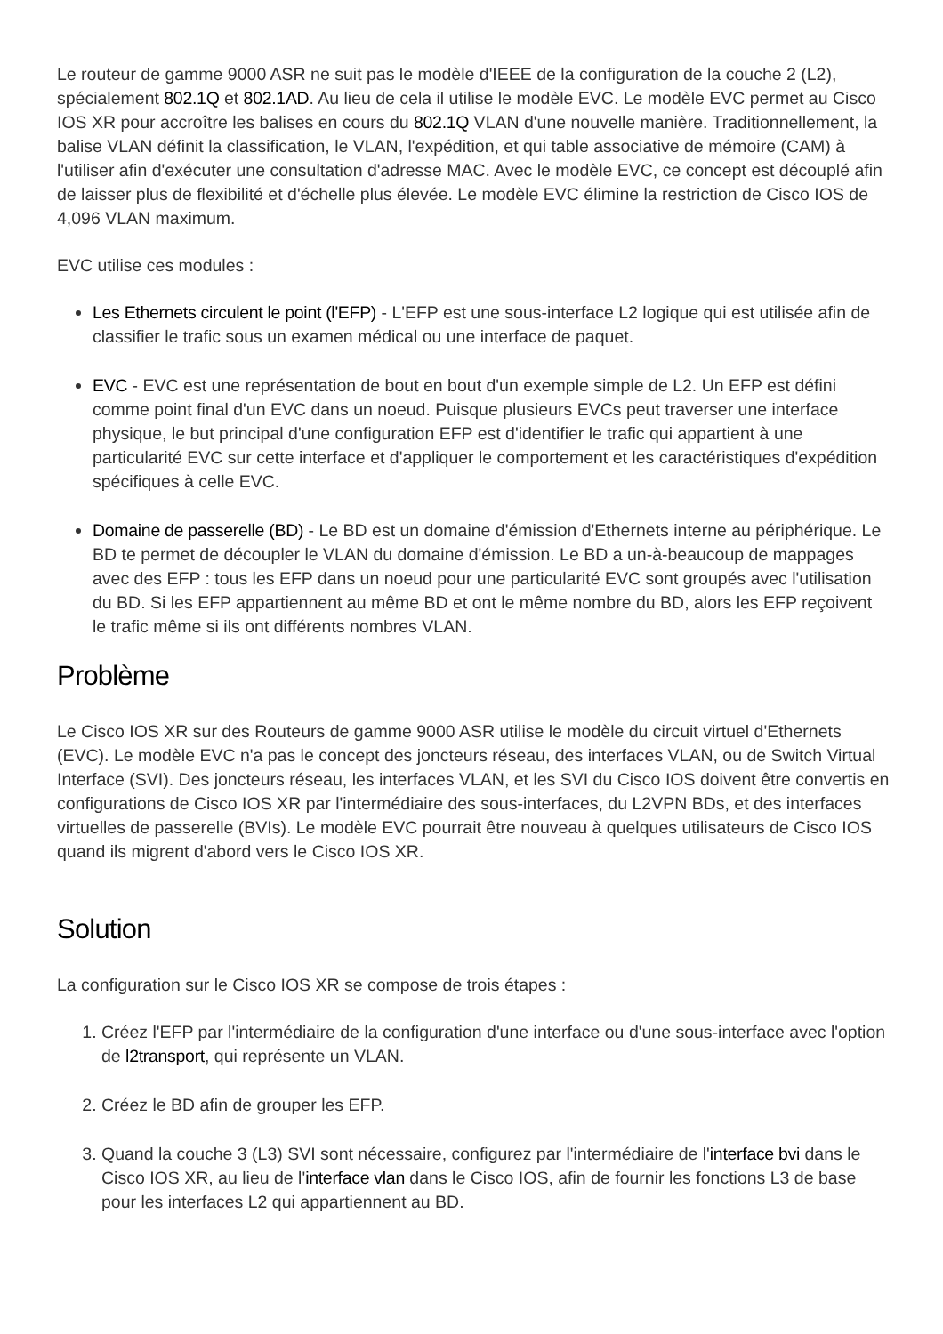Le routeur de gamme 9000 ASR ne suit pas le modèle d'IEEE de la configuration de la couche 2 (L2), spécialement 802.1Q et 802.1AD. Au lieu de cela il utilise le modèle EVC. Le modèle EVC permet au Cisco IOS XR pour accroître les balises en cours du 802.1Q VLAN d'une nouvelle manière. Traditionnellement, la balise VLAN définit la classification, le VLAN, l'expédition, et qui table associative de mémoire (CAM) à l'utiliser afin d'exécuter une consultation d'adresse MAC. Avec le modèle EVC, ce concept est découplé afin de laisser plus de flexibilité et d'échelle plus élevée. Le modèle EVC élimine la restriction de Cisco IOS de 4,096 VLAN maximum.
EVC utilise ces modules :
Les Ethernets circulent le point (l'EFP) - L'EFP est une sous-interface L2 logique qui est utilisée afin de classifier le trafic sous un examen médical ou une interface de paquet.
EVC - EVC est une représentation de bout en bout d'un exemple simple de L2. Un EFP est défini comme point final d'un EVC dans un noeud. Puisque plusieurs EVCs peut traverser une interface physique, le but principal d'une configuration EFP est d'identifier le trafic qui appartient à une particularité EVC sur cette interface et d'appliquer le comportement et les caractéristiques d'expédition spécifiques à celle EVC.
Domaine de passerelle (BD) - Le BD est un domaine d'émission d'Ethernets interne au périphérique. Le BD te permet de découpler le VLAN du domaine d'émission. Le BD a un-à-beaucoup de mappages avec des EFP : tous les EFP dans un noeud pour une particularité EVC sont groupés avec l'utilisation du BD. Si les EFP appartiennent au même BD et ont le même nombre du BD, alors les EFP reçoivent le trafic même si ils ont différents nombres VLAN.
Problème
Le Cisco IOS XR sur des Routeurs de gamme 9000 ASR utilise le modèle du circuit virtuel d'Ethernets (EVC). Le modèle EVC n'a pas le concept des joncteurs réseau, des interfaces VLAN, ou de Switch Virtual Interface (SVI). Des joncteurs réseau, les interfaces VLAN, et les SVI du Cisco IOS doivent être convertis en configurations de Cisco IOS XR par l'intermédiaire des sous-interfaces, du L2VPN BDs, et des interfaces virtuelles de passerelle (BVIs). Le modèle EVC pourrait être nouveau à quelques utilisateurs de Cisco IOS quand ils migrent d'abord vers le Cisco IOS XR.
Solution
La configuration sur le Cisco IOS XR se compose de trois étapes :
1. Créez l'EFP par l'intermédiaire de la configuration d'une interface ou d'une sous-interface avec l'option de l2transport, qui représente un VLAN.
2. Créez le BD afin de grouper les EFP.
3. Quand la couche 3 (L3) SVI sont nécessaire, configurez par l'intermédiaire de l'interface bvi dans le Cisco IOS XR, au lieu de l'interface vlan dans le Cisco IOS, afin de fournir les fonctions L3 de base pour les interfaces L2 qui appartiennent au BD.